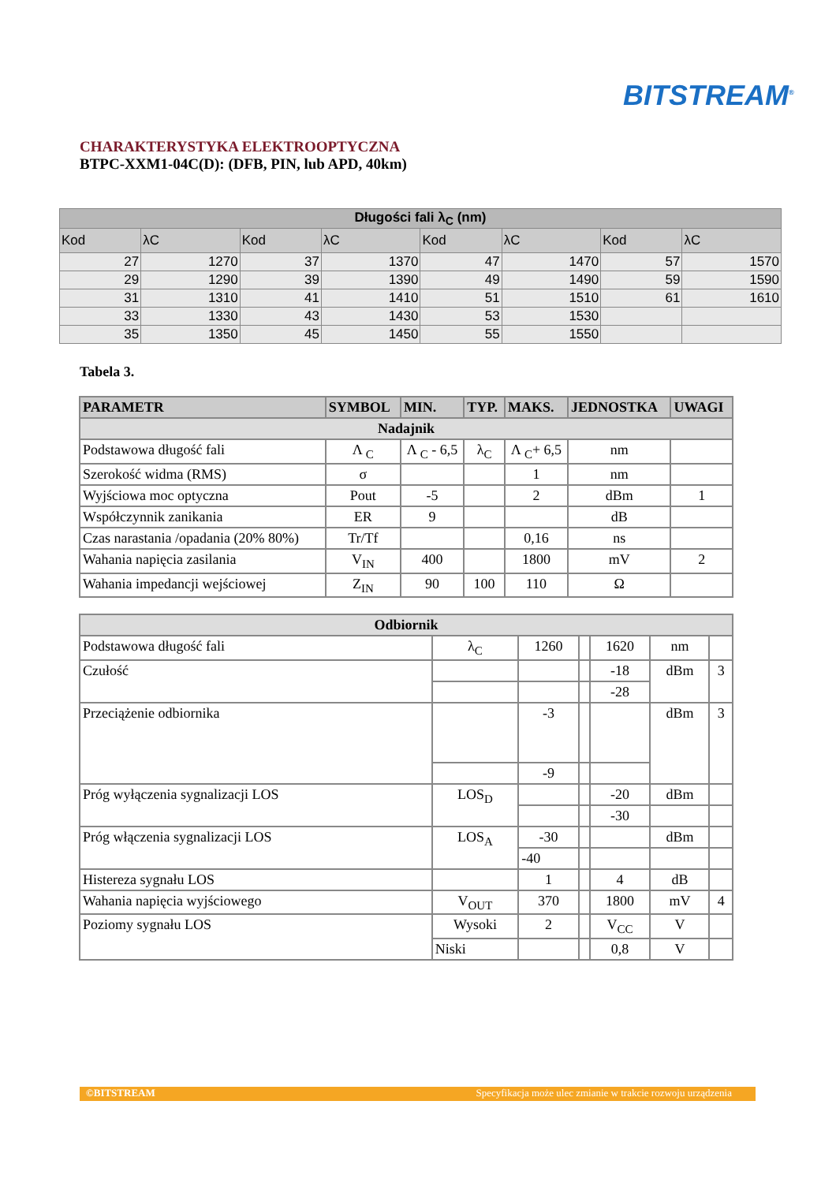BITSTREAM<sup>®</sup>
CHARAKTERYSTYKA ELEKTROOPTYCZNA
BTPC-XXM1-04C(D): (DFB, PIN, lub APD, 40km)
| Długości fali λ<sub>C</sub> (nm) | | | | | | | |
| Kod | λC | Kod | λC | Kod | λC | Kod | λC |
| 27 | 1270 | 37 | 1370 | 47 | 1470 | 57 | 1570 |
| 29 | 1290 | 39 | 1390 | 49 | 1490 | 59 | 1590 |
| 31 | 1310 | 41 | 1410 | 51 | 1510 | 61 | 1610 |
| 33 | 1330 | 43 | 1430 | 53 | 1530 | | |
| 35 | 1350 | 45 | 1450 | 55 | 1550 | | |
Tabela 3.
| PARAMETR | SYMBOL | MIN. | TYP. | MAKS. | JEDNOSTKA | UWAGI |
| --- | --- | --- | --- | --- | --- | --- |
| Nadajnik | | | | | | |
| Podstawowa długość fali | Λ <sub>C</sub> | Λ <sub>C</sub> - 6,5 | λ<sub>C</sub> | Λ <sub>C</sub>+ 6,5 | nm | |
| Szerokość widma (RMS) | σ | | | 1 | nm | |
| Wyjściowa moc optyczna | Pout | -5 | | 2 | dBm | 1 |
| Współczynnik zanikania | ER | 9 | | | dB | |
| Czas narastania /opadania (20% 80%) | Tr/Tf | | | 0,16 | ns | |
| Wahania napięcia zasilania | V<sub>IN</sub> | 400 | | 1800 | mV | 2 |
| Wahania impedancji wejściowej | Z<sub>IN</sub> | 90 | 100 | 110 | Ω | |
| Odbiornik | | | | | | |
| Podstawowa długość fali | λ<sub>C</sub> | 1260 | | 1620 | nm | |
| Czułość | | | | -18 | dBm | 3 |
| | | | | -28 | | |
| Przeciążenie odbiornika | | -3 | | | dBm | 3 |
| | | -9 | | | | |
| Próg wyłączenia sygnalizacji LOS | LOS<sub>D</sub> | | | -20 | dBm | |
| | | | | -30 | | |
| Próg włączenia sygnalizacji LOS | LOS<sub>A</sub> | -30 | | | dBm | |
| | | -40 | | | | |
| Histereza sygnału LOS | | 1 | | 4 | dB | |
| Wahania napięcia wyjściowego | V<sub>OUT</sub> | 370 | | 1800 | mV | 4 |
| Poziomy sygnału LOS | Wysoki | 2 | | V<sub>CC</sub> | V | |
| | Niski | | | 0,8 | V | |
©BITSTREAM Specyfikacja może ulec zmianie w trakcie rozwoju urządzenia